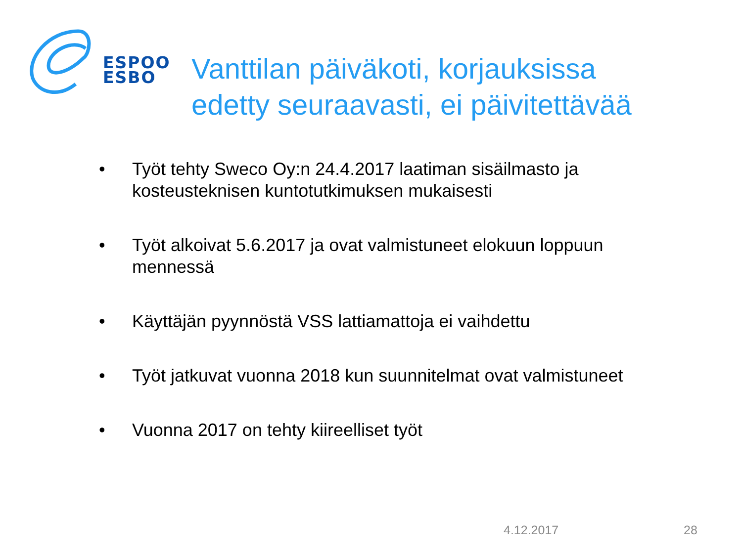ESPOO
ESBO
Vanttilan päiväkoti, korjauksissa
edetty seuraavasti, ei päivitettävää
• Työt tehty Sweco Oy:n 24.4.2017 laatiman sisäilmasto ja kosteusteknisen kuntotutkimuksen mukaisesti
• Työt alkoivat 5.6.2017 ja ovat valmistuneet elokuun loppuun mennessä
• Käyttäjän pyynnöstä VSS lattiamattoja ei vaihdettu
• Työt jatkuvat vuonna 2018 kun suunnitelmat ovat valmistuneet
• Vuonna 2017 on tehty kiireelliset työt
4.12.2017 28